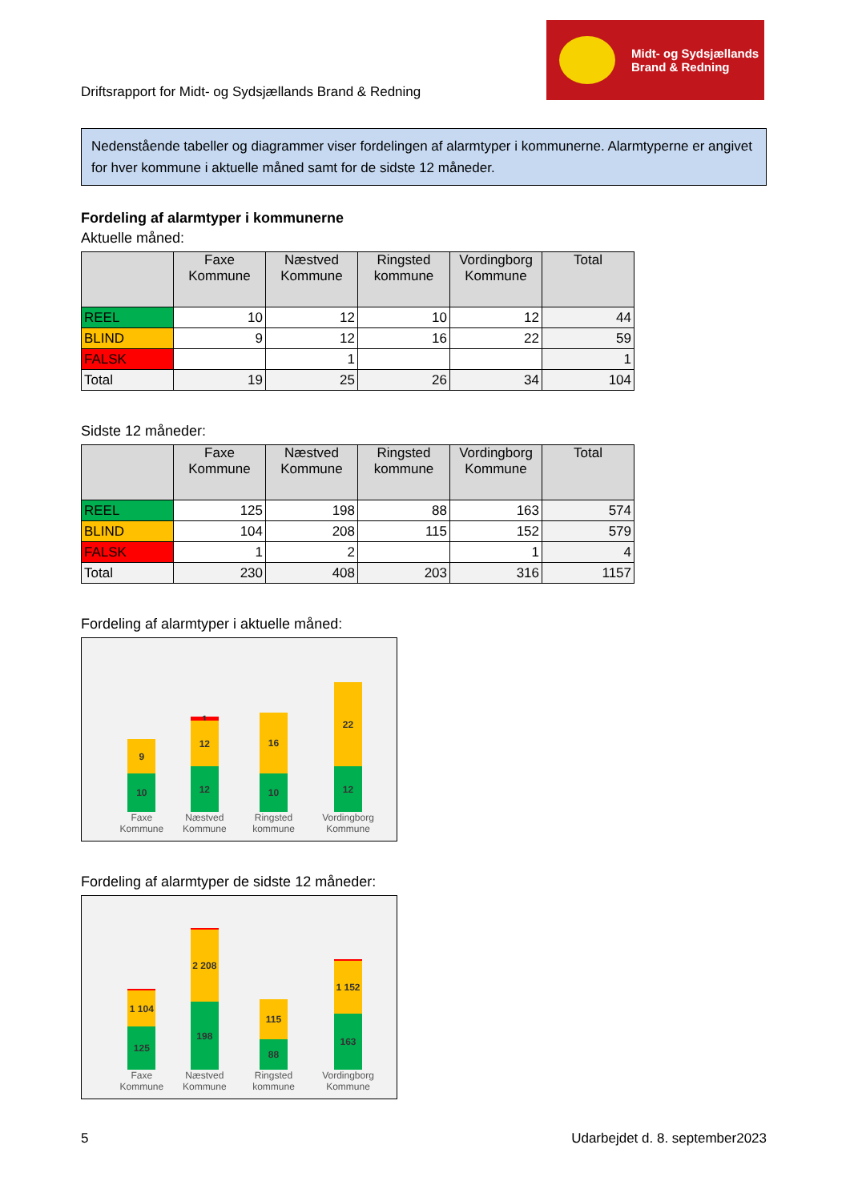Driftsrapport for Midt- og Sydsjællands Brand & Redning
Midt- og Sydsjællands
Brand & Redning
Nedenstående tabeller og diagrammer viser fordelingen af alarmtyper i kommunerne. Alarmtyperne er angivet for hver kommune i aktuelle måned samt for de sidste 12 måneder.
Fordeling af alarmtyper i kommunerne
Aktuelle måned:
| | Faxe Kommune | Næstved Kommune | Ringsted kommune | Vordingborg Kommune | Total |
| --- | --- | --- | --- | --- | --- |
| REEL | 10 | 12 | 10 | 12 | 44 |
| BLIND | 9 | 12 | 16 | 22 | 59 |
| FALSK | | 1 | | | 1 |
| Total | 19 | 25 | 26 | 34 | 104 |
Sidste 12 måneder:
| | Faxe Kommune | Næstved Kommune | Ringsted kommune | Vordingborg Kommune | Total |
| --- | --- | --- | --- | --- | --- |
| REEL | 125 | 198 | 88 | 163 | 574 |
| BLIND | 104 | 208 | 115 | 152 | 579 |
| FALSK | 1 | 2 | | 1 | 4 |
| Total | 230 | 408 | 203 | 316 | 1157 |
Fordeling af alarmtyper i aktuelle måned:
9
10
Faxe Kommune
1
12
12
Næstved Kommune
16
10
Ringsted kommune
22
12
Vordingborg Kommune
Fordeling af alarmtyper de sidste 12 måneder:
1 104
125
Faxe Kommune
2 208
198
Næstved Kommune
115
88
Ringsted kommune
1 152
163
Vordingborg Kommune
5 Udarbejdet d. 8. september2023